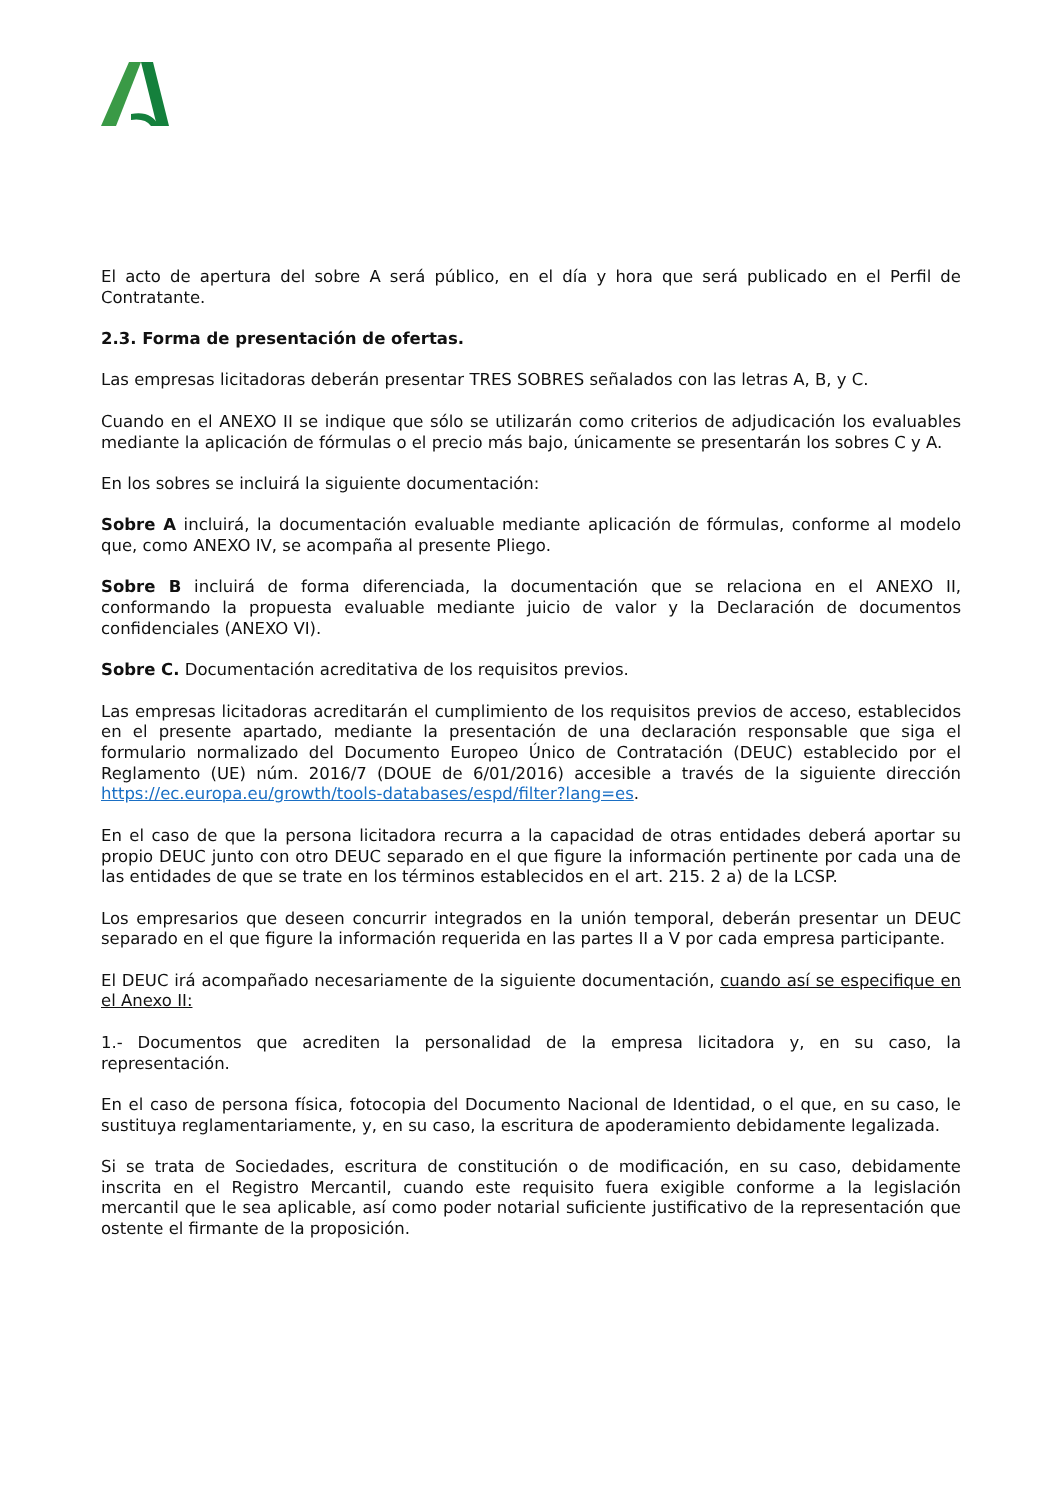El acto de apertura del sobre A será público, en el día y hora que será publicado en el Perfil de Contratante.
2.3. Forma de presentación de ofertas.
Las empresas licitadoras deberán presentar TRES SOBRES señalados con las letras A, B, y C.
Cuando en el ANEXO II se indique que sólo se utilizarán como criterios de adjudicación los evaluables mediante la aplicación de fórmulas o el precio más bajo, únicamente se presentarán los sobres C y A.
En los sobres se incluirá la siguiente documentación:
Sobre A incluirá, la documentación evaluable mediante aplicación de fórmulas, conforme al modelo que, como ANEXO IV, se acompaña al presente Pliego.
Sobre B incluirá de forma diferenciada, la documentación que se relaciona en el ANEXO II, conformando la propuesta evaluable mediante juicio de valor y la Declaración de documentos confidenciales (ANEXO VI).
Sobre C. Documentación acreditativa de los requisitos previos.
Las empresas licitadoras acreditarán el cumplimiento de los requisitos previos de acceso, establecidos en el presente apartado, mediante la presentación de una declaración responsable que siga el formulario normalizado del Documento Europeo Único de Contratación (DEUC) establecido por el Reglamento (UE) núm. 2016/7 (DOUE de 6/01/2016) accesible a través de la siguiente dirección https://ec.europa.eu/growth/tools-databases/espd/filter?lang=es.
En el caso de que la persona licitadora recurra a la capacidad de otras entidades deberá aportar su propio DEUC junto con otro DEUC separado en el que figure la información pertinente por cada una de las entidades de que se trate en los términos establecidos en el art. 215. 2 a) de la LCSP.
Los empresarios que deseen concurrir integrados en la unión temporal, deberán presentar un DEUC separado en el que figure la información requerida en las partes II a V por cada empresa participante.
El DEUC irá acompañado necesariamente de la siguiente documentación, cuando así se especifique en el Anexo II:
1.- Documentos que acrediten la personalidad de la empresa licitadora y, en su caso, la representación.
En el caso de persona física, fotocopia del Documento Nacional de Identidad, o el que, en su caso, le sustituya reglamentariamente, y, en su caso, la escritura de apoderamiento debidamente legalizada.
Si se trata de Sociedades, escritura de constitución o de modificación, en su caso, debidamente inscrita en el Registro Mercantil, cuando este requisito fuera exigible conforme a la legislación mercantil que le sea aplicable, así como poder notarial suficiente justificativo de la representación que ostente el firmante de la proposición.